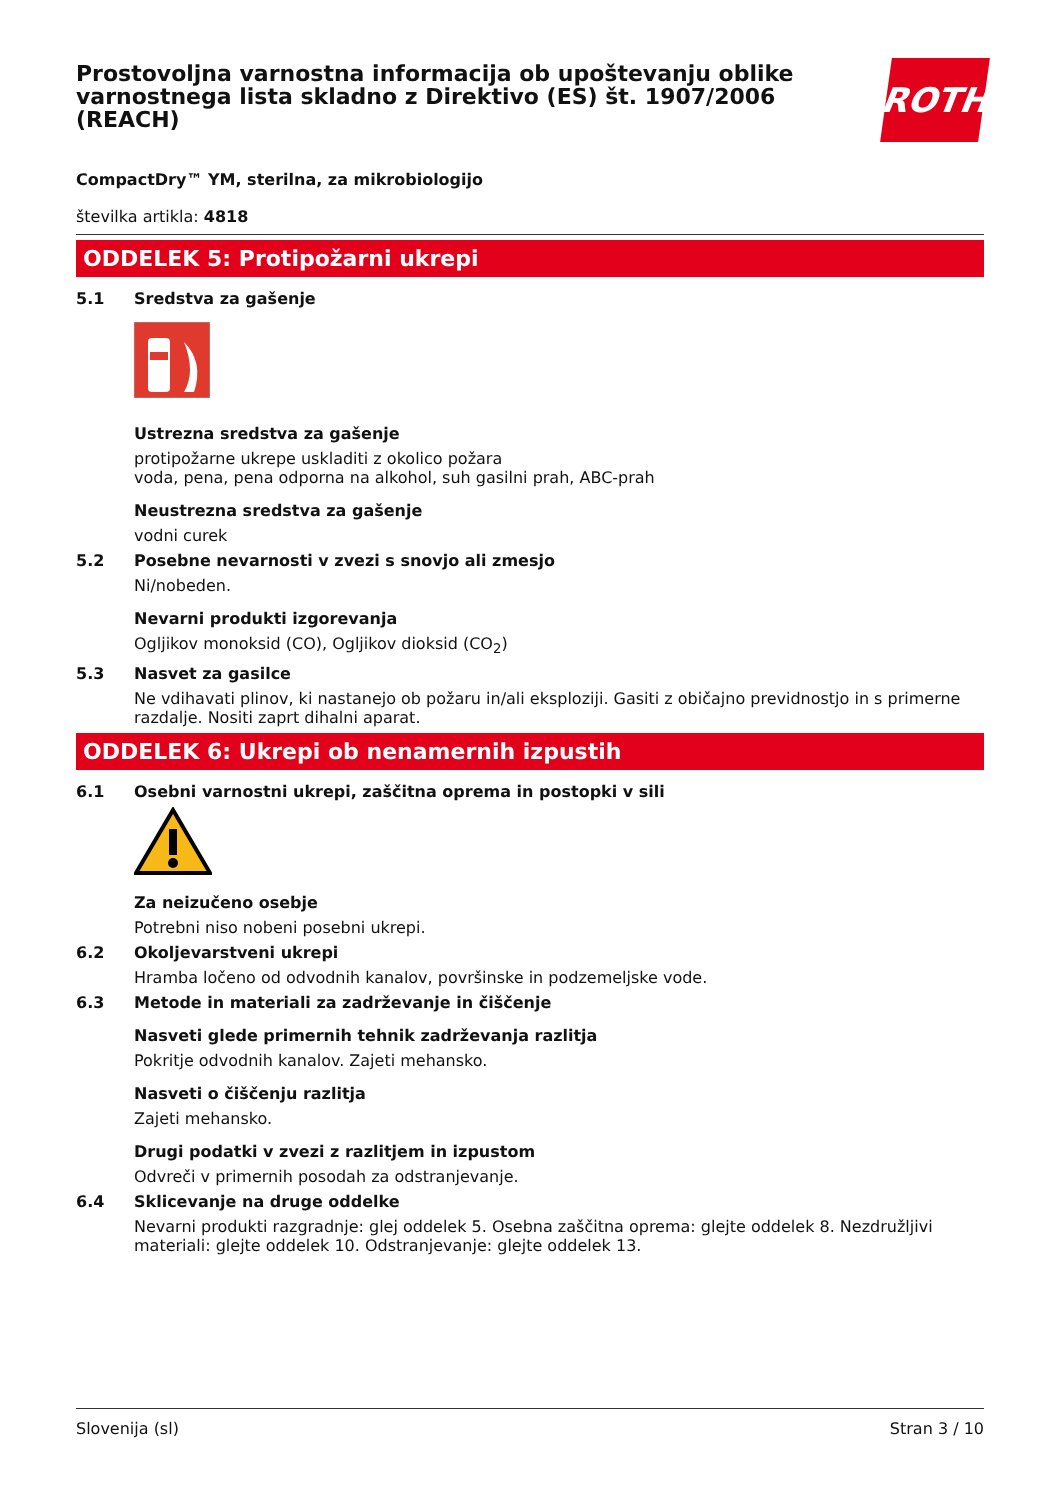Prostovoljna varnostna informacija ob upoštevanju oblike varnostnega lista skladno z Direktivo (ES) št. 1907/2006 (REACH)
ROTH
CompactDry™ YM, sterilna, za mikrobiologijo
številka artikla: 4818
ODDELEK 5: Protipožarni ukrepi
5.1 Sredstva za gašenje
Ustrezna sredstva za gašenje
protipožarne ukrepe uskladiti z okolico požara
voda, pena, pena odporna na alkohol, suh gasilni prah, ABC-prah
Neustrezna sredstva za gašenje
vodni curek
5.2 Posebne nevarnosti v zvezi s snovjo ali zmesjo
Ni/nobeden.
Nevarni produkti izgorevanja
Ogljikov monoksid (CO), Ogljikov dioksid (CO<sub>2</sub>)
5.3 Nasvet za gasilce
Ne vdihavati plinov, ki nastanejo ob požaru in/ali eksploziji. Gasiti z običajno previdnostjo in s primerne razdalje. Nositi zaprt dihalni aparat.
ODDELEK 6: Ukrepi ob nenamernih izpustih
6.1 Osebni varnostni ukrepi, zaščitna oprema in postopki v sili
Za neizučeno osebje
Potrebni niso nobeni posebni ukrepi.
6.2 Okoljevarstveni ukrepi
Hramba ločeno od odvodnih kanalov, površinske in podzemeljske vode.
6.3 Metode in materiali za zadrževanje in čiščenje
Nasveti glede primernih tehnik zadrževanja razlitja
Pokritje odvodnih kanalov. Zajeti mehansko.
Nasveti o čiščenju razlitja
Zajeti mehansko.
Drugi podatki v zvezi z razlitjem in izpustom
Odvreči v primernih posodah za odstranjevanje.
6.4 Sklicevanje na druge oddelke
Nevarni produkti razgradnje: glej oddelek 5. Osebna zaščitna oprema: glejte oddelek 8. Nezdružljivi materiali: glejte oddelek 10. Odstranjevanje: glejte oddelek 13.
Slovenija (sl) Stran 3 / 10